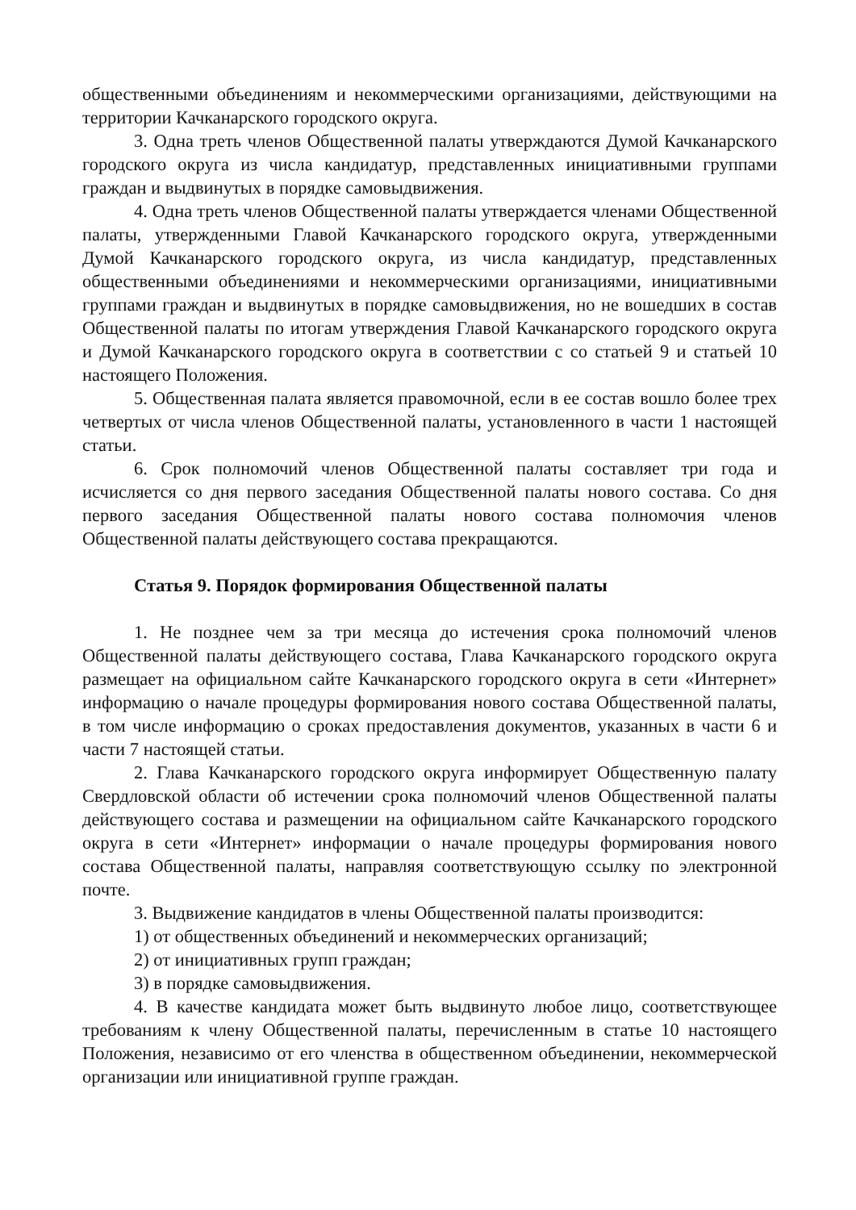общественными объединениям и некоммерческими организациями, действующими на территории Качканарского городского округа.
3. Одна треть членов Общественной палаты утверждаются Думой Качканарского городского округа из числа кандидатур, представленных инициативными группами граждан и выдвинутых в порядке самовыдвижения.
4. Одна треть членов Общественной палаты утверждается членами Общественной палаты, утвержденными Главой Качканарского городского округа, утвержденными Думой Качканарского городского округа, из числа кандидатур, представленных общественными объединениями и некоммерческими организациями, инициативными группами граждан и выдвинутых в порядке самовыдвижения, но не вошедших в состав Общественной палаты по итогам утверждения Главой Качканарского городского округа и Думой Качканарского городского округа в соответствии с со статьей 9 и статьей 10 настоящего Положения.
5. Общественная палата является правомочной, если в ее состав вошло более трех четвертых от числа членов Общественной палаты, установленного в части 1 настоящей статьи.
6. Срок полномочий членов Общественной палаты составляет три года и исчисляется со дня первого заседания Общественной палаты нового состава. Со дня первого заседания Общественной палаты нового состава полномочия членов Общественной палаты действующего состава прекращаются.
Статья 9. Порядок формирования Общественной палаты
1. Не позднее чем за три месяца до истечения срока полномочий членов Общественной палаты действующего состава, Глава Качканарского городского округа размещает на официальном сайте Качканарского городского округа в сети «Интернет» информацию о начале процедуры формирования нового состава Общественной палаты, в том числе информацию о сроках предоставления документов, указанных в части 6 и части 7 настоящей статьи.
2. Глава Качканарского городского округа информирует Общественную палату Свердловской области об истечении срока полномочий членов Общественной палаты действующего состава и размещении на официальном сайте Качканарского городского округа в сети «Интернет» информации о начале процедуры формирования нового состава Общественной палаты, направляя соответствующую ссылку по электронной почте.
3. Выдвижение кандидатов в члены Общественной палаты производится:
1) от общественных объединений и некоммерческих организаций;
2) от инициативных групп граждан;
3) в порядке самовыдвижения.
4. В качестве кандидата может быть выдвинуто любое лицо, соответствующее требованиям к члену Общественной палаты, перечисленным в статье 10 настоящего Положения, независимо от его членства в общественном объединении, некоммерческой организации или инициативной группе граждан.